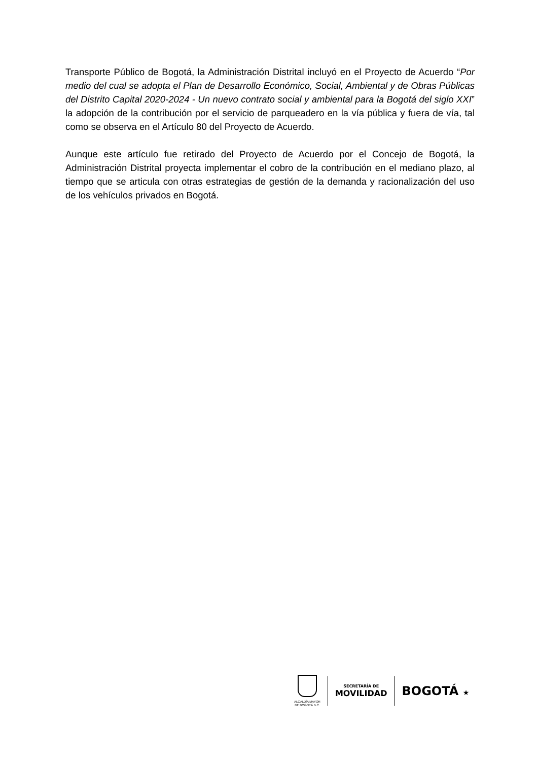Transporte Público de Bogotá, la Administración Distrital incluyó en el Proyecto de Acuerdo “Por medio del cual se adopta el Plan de Desarrollo Económico, Social, Ambiental y de Obras Públicas del Distrito Capital 2020-2024 - Un nuevo contrato social y ambiental para la Bogotá del siglo XXI” la adopción de la contribución por el servicio de parqueadero en la vía pública y fuera de vía, tal como se observa en el Artículo 80 del Proyecto de Acuerdo.
Aunque este artículo fue retirado del Proyecto de Acuerdo por el Concejo de Bogotá, la Administración Distrital proyecta implementar el cobro de la contribución en el mediano plazo, al tiempo que se articula con otras estrategias de gestión de la demanda y racionalización del uso de los vehículos privados en Bogotá.
ALCALDÍA MAYOR
DE BOGOTÁ D.C.
SECRETARÍA DE
MOVILIDAD
BOGOTÁ ★